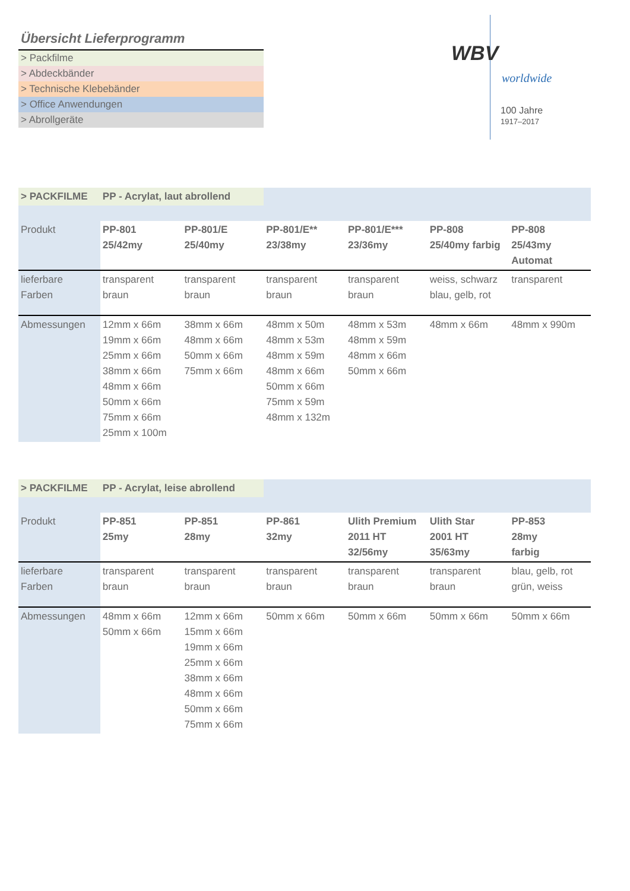Übersicht Lieferprogramm
> Packfilme
> Abdeckbänder
> Technische Klebebänder
> Office Anwendungen
> Abrollgeräte
WBV
worldwide
100 Jahre
1917–2017
| > PACKFILME | PP - Acrylat, laut abrollend | | | | | |
| Produkt | PP-801 25/42my | PP-801/E 25/40my | PP-801/E** 23/38my | PP-801/E*** 23/36my | PP-808 25/40my farbig | PP-808 25/43my Automat |
| lieferbare Farben | transparent braun | transparent braun | transparent braun | transparent braun | weiss, schwarz blau, gelb, rot | transparent |
| Abmessungen | 12mm x 66m 19mm x 66m 25mm x 66m 38mm x 66m 48mm x 66m 50mm x 66m 75mm x 66m 25mm x 100m | 38mm x 66m 48mm x 66m 50mm x 66m 75mm x 66m | 48mm x 50m 48mm x 53m 48mm x 59m 48mm x 66m 50mm x 66m 75mm x 59m 48mm x 132m | 48mm x 53m 48mm x 59m 48mm x 66m 50mm x 66m | 48mm x 66m | 48mm x 990m |
| > PACKFILME | PP - Acrylat, leise abrollend | | | | | |
| Produkt | PP-851 25my | PP-851 28my | PP-861 32my | Ulith Premium 2011 HT 32/56my | Ulith Star 2001 HT 35/63my | PP-853 28my farbig |
| lieferbare Farben | transparent braun | transparent braun | transparent braun | transparent braun | transparent braun | blau, gelb, rot grün, weiss |
| Abmessungen | 48mm x 66m 50mm x 66m | 12mm x 66m 15mm x 66m 19mm x 66m 25mm x 66m 38mm x 66m 48mm x 66m 50mm x 66m 75mm x 66m | 50mm x 66m | 50mm x 66m | 50mm x 66m | 50mm x 66m |